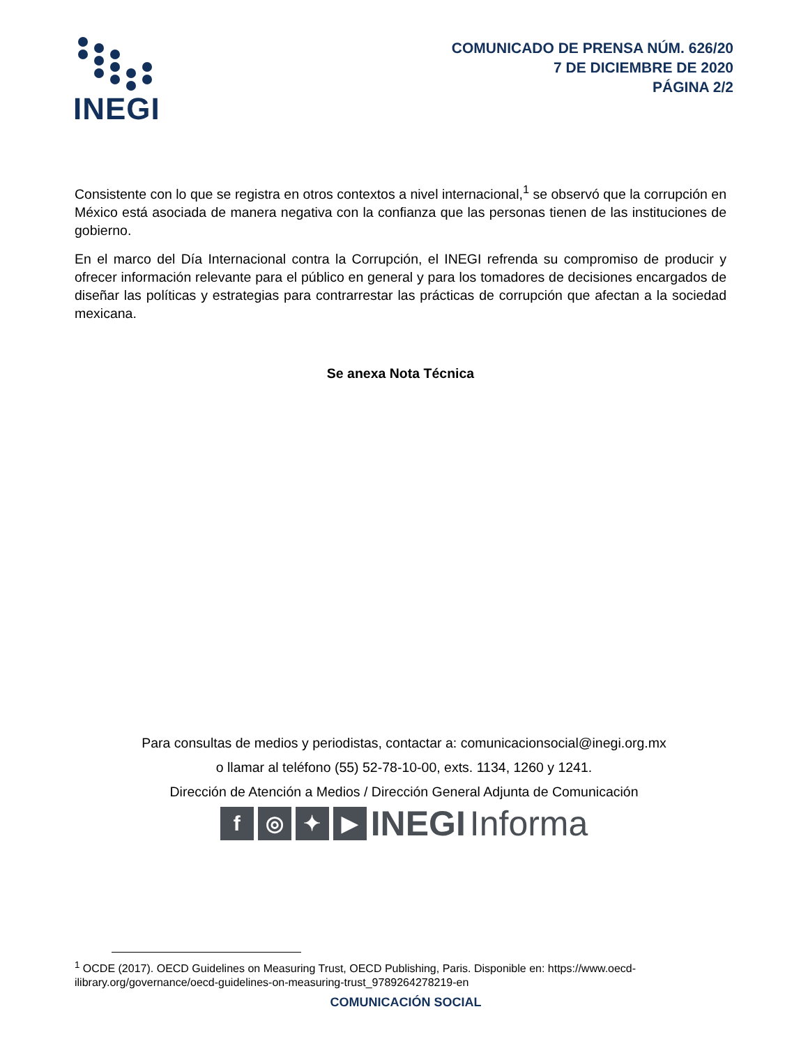INEGI
COMUNICADO DE PRENSA NÚM. 626/20
7 DE DICIEMBRE DE 2020
PÁGINA 2/2
Consistente con lo que se registra en otros contextos a nivel internacional,<sup>1</sup> se observó que la corrupción en México está asociada de manera negativa con la confianza que las personas tienen de las instituciones de gobierno.
En el marco del Día Internacional contra la Corrupción, el INEGI refrenda su compromiso de producir y ofrecer información relevante para el público en general y para los tomadores de decisiones encargados de diseñar las políticas y estrategias para contrarrestar las prácticas de corrupción que afectan a la sociedad mexicana.
Se anexa Nota Técnica
Para consultas de medios y periodistas, contactar a: comunicacionsocial@inegi.org.mx
o llamar al teléfono (55) 52-78-10-00, exts. 1134, 1260 y 1241.
Dirección de Atención a Medios / Dirección General Adjunta de Comunicación
f ◎ ✦ ▶
INEGI Informa
<sup>1</sup> OCDE (2017). OECD Guidelines on Measuring Trust, OECD Publishing, Paris. Disponible en: https://www.oecd-ilibrary.org/governance/oecd-guidelines-on-measuring-trust_9789264278219-en
COMUNICACIÓN SOCIAL